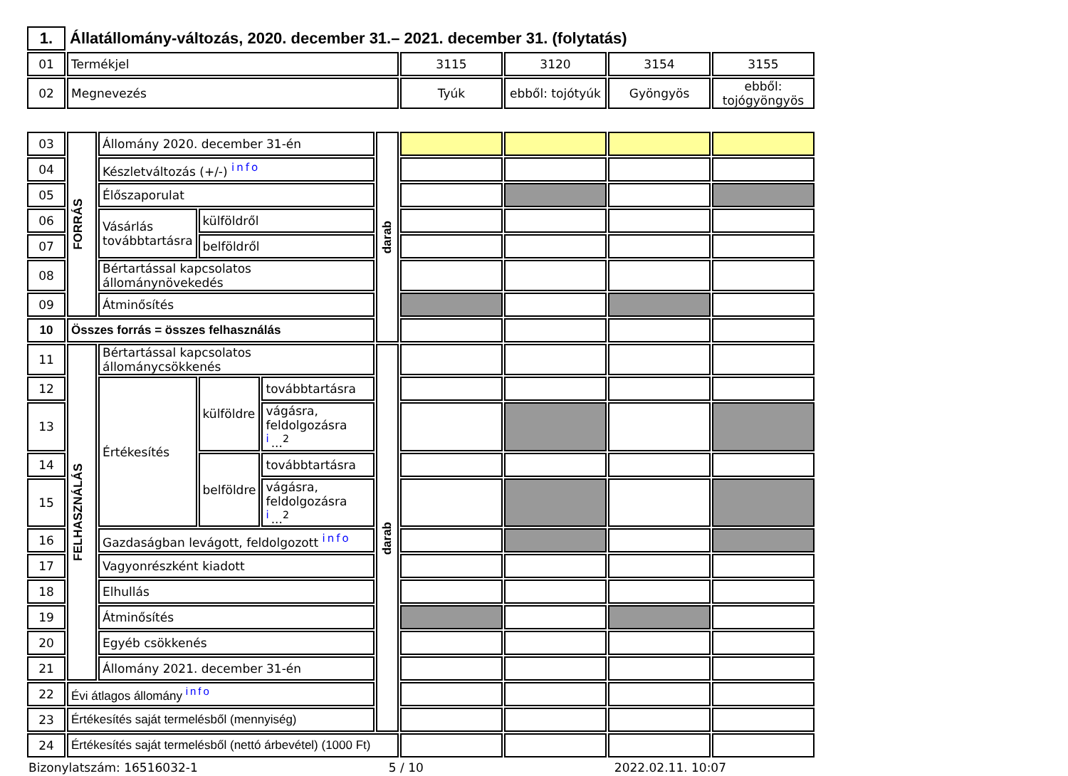| 1. | Állatállomány-változás, 2020. december 31.– 2021. december 31. (folytatás) | | | | |
| 01 | Termékjel | 3115 | 3120 | 3154 | 3155 |
| 02 | Megnevezés | Tyúk | ebből: tojótyúk | Gyöngyös | ebből: tojógyöngyös |
| 03 | FORRÁS | Állomány 2020. december 31-én | | | darab | | | | |
| 04 | | Készletváltozás (+/-) info | | | | | | | |
| 05 | | Élőszaporulat | | | | | | | |
| 06 | | Vásárlás továbbtartásra | külföldről | | | | | | |
| 07 | | | belföldről | | | | | | |
| 08 | | Bértartással kapcsolatos állománynövekedés | | | | | | | |
| 09 | | Átminősítés | | | | | | | |
| 10 | Összes forrás = összes felhasználás | | | | | | | | |
| 11 | FELHASZNÁLÁS | Bértartással kapcsolatos állománycsökkenés | | | darab | | | | |
| 12 | | Értékesítés | külföldre | továbbtartásra | | | | | |
| 13 | | | | vágásra, feldolgozásra i ...<sup>2</sup> | | | | | |
| 14 | | | belföldre | továbbtartásra | | | | | |
| 15 | | | | vágásra, feldolgozásra i ...<sup>2</sup> | | | | | |
| 16 | | Gazdaságban levágott, feldolgozott info | | | | | | | |
| 17 | | Vagyonrészként kiadott | | | | | | | |
| 18 | | Elhullás | | | | | | | |
| 19 | | Átminősítés | | | | | | | |
| 20 | | Egyéb csökkenés | | | | | | | |
| 21 | | Állomány 2021. december 31-én | | | | | | | |
| 22 | Évi átlagos állomány info | | | | | | | | |
| 23 | Értékesítés saját termelésből (mennyiség) | | | | | | | | |
| 24 | Értékesítés saját termelésből (nettó árbevétel) (1000 Ft) | | | | | | | | |
Bizonylatszám: 16516032-1 5 / 10 2022.02.11. 10:07